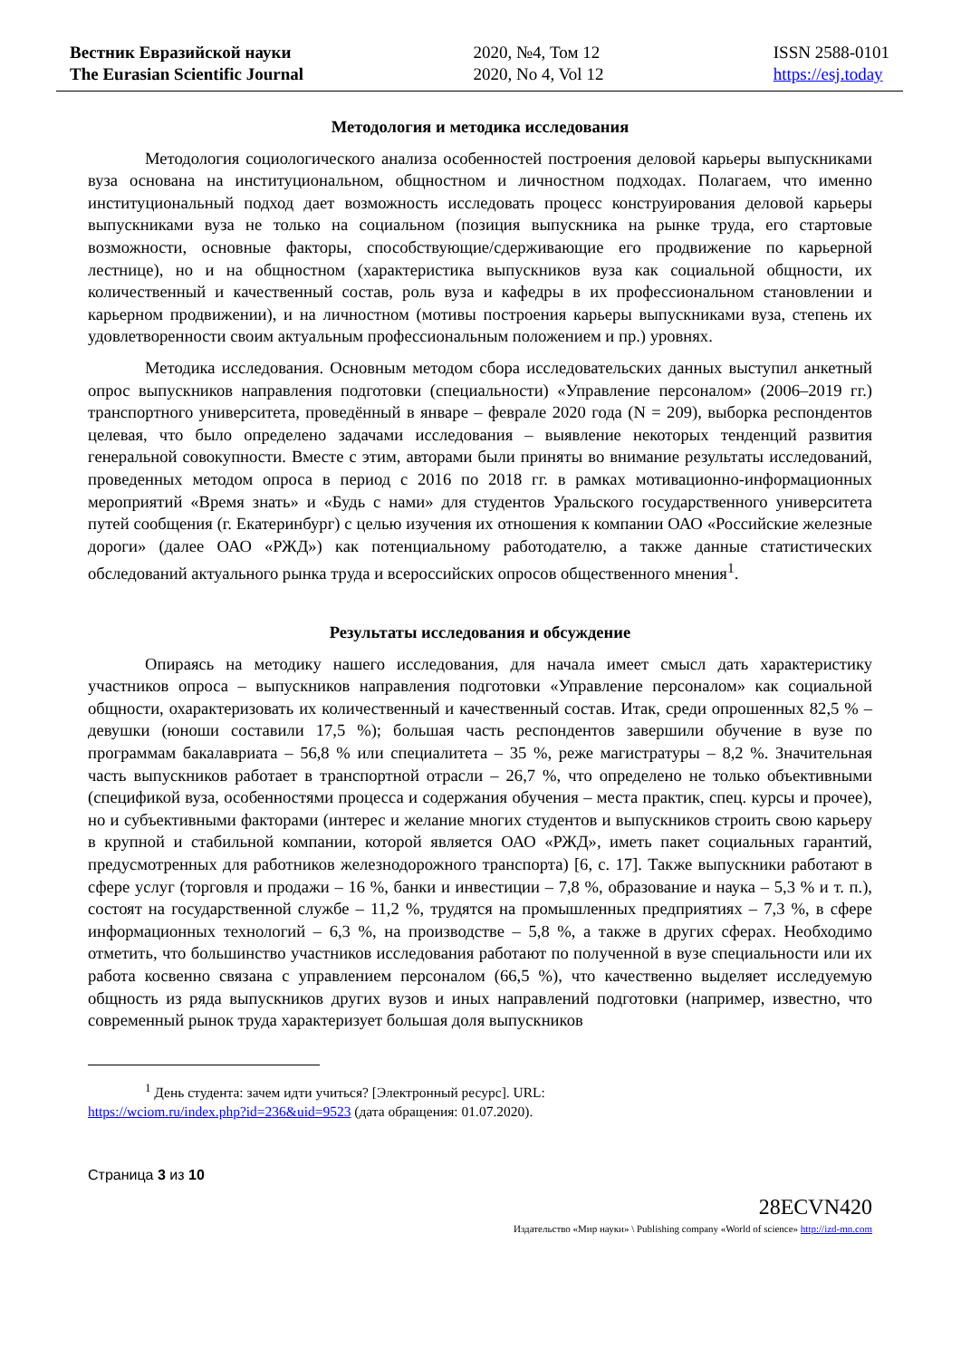Вестник Евразийской науки
The Eurasian Scientific Journal
2020, №4, Том 12
2020, No 4, Vol 12
ISSN 2588-0101
https://esj.today
Методология и методика исследования
Методология социологического анализа особенностей построения деловой карьеры выпускниками вуза основана на институциональном, общностном и личностном подходах. Полагаем, что именно институциональный подход дает возможность исследовать процесс конструирования деловой карьеры выпускниками вуза не только на социальном (позиция выпускника на рынке труда, его стартовые возможности, основные факторы, способствующие/сдерживающие его продвижение по карьерной лестнице), но и на общностном (характеристика выпускников вуза как социальной общности, их количественный и качественный состав, роль вуза и кафедры в их профессиональном становлении и карьерном продвижении), и на личностном (мотивы построения карьеры выпускниками вуза, степень их удовлетворенности своим актуальным профессиональным положением и пр.) уровнях.
Методика исследования. Основным методом сбора исследовательских данных выступил анкетный опрос выпускников направления подготовки (специальности) «Управление персоналом» (2006–2019 гг.) транспортного университета, проведённый в январе – феврале 2020 года (N = 209), выборка респондентов целевая, что было определено задачами исследования – выявление некоторых тенденций развития генеральной совокупности. Вместе с этим, авторами были приняты во внимание результаты исследований, проведенных методом опроса в период с 2016 по 2018 гг. в рамках мотивационно-информационных мероприятий «Время знать» и «Будь с нами» для студентов Уральского государственного университета путей сообщения (г. Екатеринбург) с целью изучения их отношения к компании ОАО «Российские железные дороги» (далее ОАО «РЖД») как потенциальному работодателю, а также данные статистических обследований актуального рынка труда и всероссийских опросов общественного мнения<sup>1</sup>.
Результаты исследования и обсуждение
Опираясь на методику нашего исследования, для начала имеет смысл дать характеристику участников опроса – выпускников направления подготовки «Управление персоналом» как социальной общности, охарактеризовать их количественный и качественный состав. Итак, среди опрошенных 82,5 % – девушки (юноши составили 17,5 %); большая часть респондентов завершили обучение в вузе по программам бакалавриата – 56,8 % или специалитета – 35 %, реже магистратуры – 8,2 %. Значительная часть выпускников работает в транспортной отрасли – 26,7 %, что определено не только объективными (спецификой вуза, особенностями процесса и содержания обучения – места практик, спец. курсы и прочее), но и субъективными факторами (интерес и желание многих студентов и выпускников строить свою карьеру в крупной и стабильной компании, которой является ОАО «РЖД», иметь пакет социальных гарантий, предусмотренных для работников железнодорожного транспорта) [6, с. 17]. Также выпускники работают в сфере услуг (торговля и продажи – 16 %, банки и инвестиции – 7,8 %, образование и наука – 5,3 % и т. п.), состоят на государственной службе – 11,2 %, трудятся на промышленных предприятиях – 7,3 %, в сфере информационных технологий – 6,3 %, на производстве – 5,8 %, а также в других сферах. Необходимо отметить, что большинство участников исследования работают по полученной в вузе специальности или их работа косвенно связана с управлением персоналом (66,5 %), что качественно выделяет исследуемую общность из ряда выпускников других вузов и иных направлений подготовки (например, известно, что современный рынок труда характеризует большая доля выпускников
<sup>1</sup> День студента: зачем идти учиться? [Электронный ресурс]. URL:
https://wciom.ru/index.php?id=236&uid=9523 (дата обращения: 01.07.2020).
Страница 3 из 10
28ECVN420
Издательство «Мир науки» \ Publishing company «World of science» http://izd-mn.com